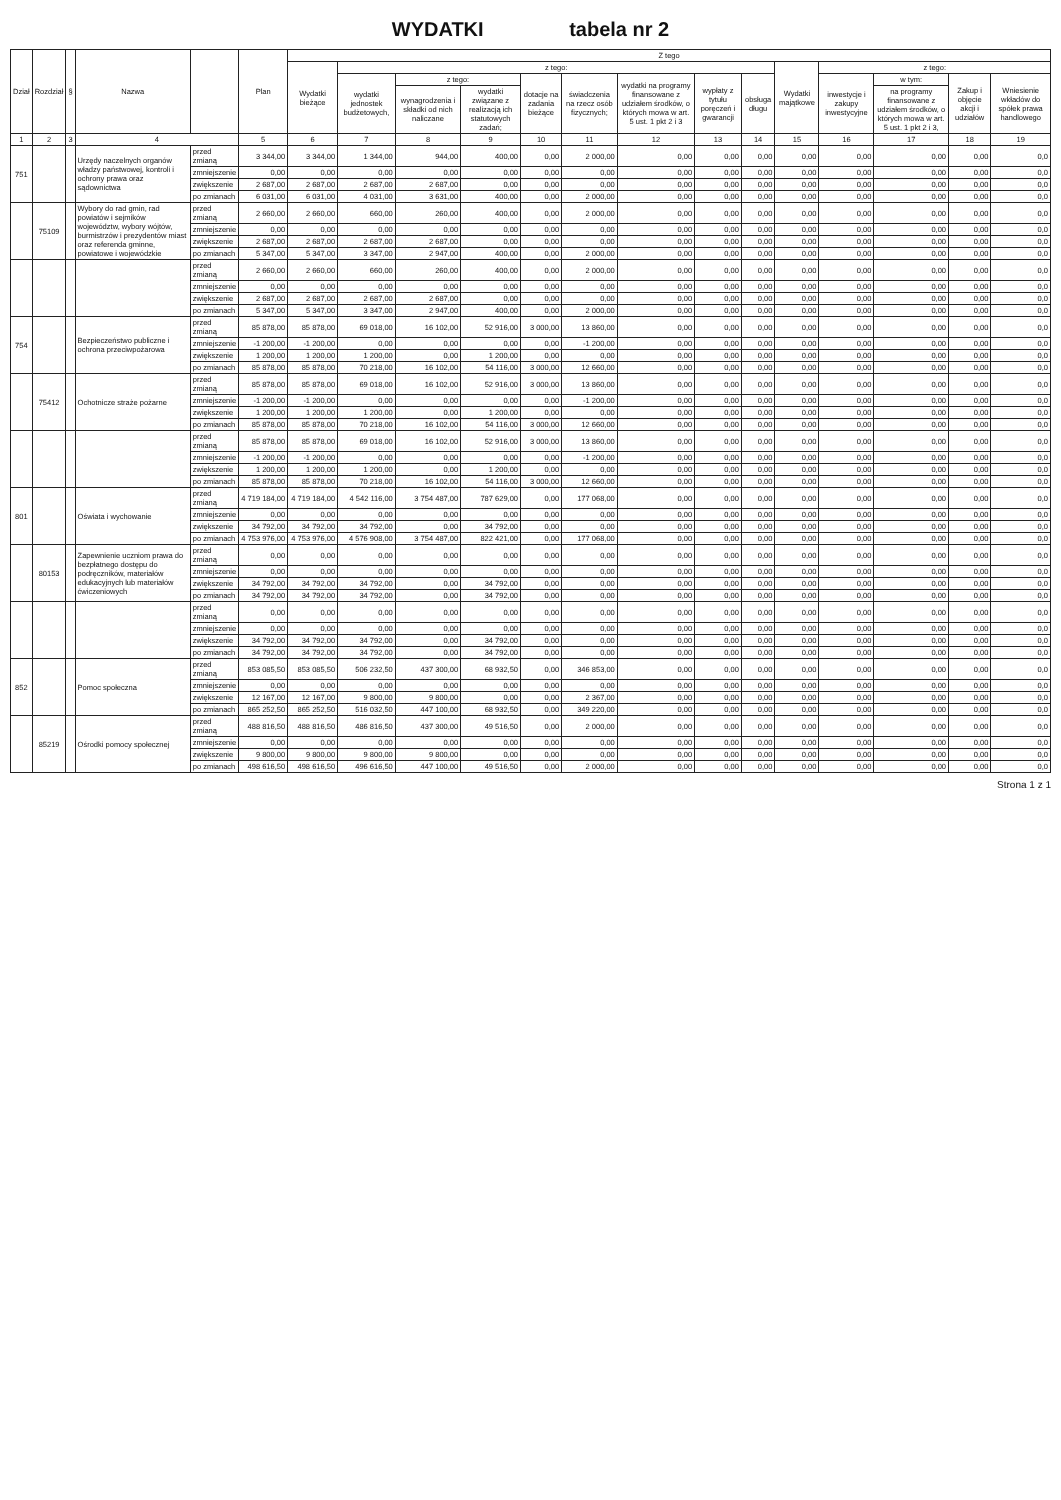WYDATKI tabela nr 2
| Dział | Rozdział | § | Nazwa | | Plan | Z tego | | | | | | | | | | | | | |
| --- | --- | --- | --- | --- | --- | --- | --- | --- | --- | --- | --- | --- | --- | --- | --- | --- | --- | --- | --- |
| | | | | | | Wydatki bieżące | z tego: | | | | | | | | Wydatki majątkowe | z tego: | | | |
| | | | | | | | wydatki jednostek budżetowych, | z tego: | | dotacje na zadania bieżące | świadczenia na rzecz osób fizycznych; | wydatki na programy finansowane z udziałem środków, o których mowa w art. 5 ust. 1 pkt 2 i 3 | wypłaty z tytułu poręczeń i gwarancji | obsługa długu | | inwestycje i zakupy inwestycyjne | w tym: | Zakup i objęcie akcji i udziałów | Wniesienie wkładów do spółek prawa handlowego |
| | | | | | | | | wynagrodzenia i składki od nich naliczane | wydatki związane z realizacją ich statutowych zadań; | | | | | | | | na programy finansowane z udziałem środków, o których mowa w art. 5 ust. 1 pkt 2 i 3, | | |
| 1 | 2 | 3 | 4 | | 5 | 6 | 7 | 8 | 9 | 10 | 11 | 12 | 13 | 14 | 15 | 16 | 17 | 18 | 19 |
| 751 | | | Urzędy naczelnych organów władzy państwowej, kontroli i ochrony prawa oraz sądownictwa | przed zmianą | 3 344,00 | 3 344,00 | 1 344,00 | 944,00 | 400,00 | 0,00 | 2 000,00 | 0,00 | 0,00 | 0,00 | 0,00 | 0,00 | 0,00 | 0,00 | 0,0 |
| | | | | zmniejszenie | 0,00 | 0,00 | 0,00 | 0,00 | 0,00 | 0,00 | 0,00 | 0,00 | 0,00 | 0,00 | 0,00 | 0,00 | 0,00 | 0,00 | 0,0 |
| | | | | zwiększenie | 2 687,00 | 2 687,00 | 2 687,00 | 2 687,00 | 0,00 | 0,00 | 0,00 | 0,00 | 0,00 | 0,00 | 0,00 | 0,00 | 0,00 | 0,00 | 0,0 |
| | | | | po zmianach | 6 031,00 | 6 031,00 | 4 031,00 | 3 631,00 | 400,00 | 0,00 | 2 000,00 | 0,00 | 0,00 | 0,00 | 0,00 | 0,00 | 0,00 | 0,00 | 0,0 |
| | 75109 | | Wybory do rad gmin, rad powiatów i sejmików województw, wybory wójtów, burmistrzów i prezydentów miast oraz referenda gminne, powiatowe i wojewódzkie | przed zmianą | 2 660,00 | 2 660,00 | 660,00 | 260,00 | 400,00 | 0,00 | 2 000,00 | 0,00 | 0,00 | 0,00 | 0,00 | 0,00 | 0,00 | 0,00 | 0,0 |
| | | | | zmniejszenie | 0,00 | 0,00 | 0,00 | 0,00 | 0,00 | 0,00 | 0,00 | 0,00 | 0,00 | 0,00 | 0,00 | 0,00 | 0,00 | 0,00 | 0,0 |
| | | | | zwiększenie | 2 687,00 | 2 687,00 | 2 687,00 | 2 687,00 | 0,00 | 0,00 | 0,00 | 0,00 | 0,00 | 0,00 | 0,00 | 0,00 | 0,00 | 0,00 | 0,0 |
| | | | | po zmianach | 5 347,00 | 5 347,00 | 3 347,00 | 2 947,00 | 400,00 | 0,00 | 2 000,00 | 0,00 | 0,00 | 0,00 | 0,00 | 0,00 | 0,00 | 0,00 | 0,0 |
| | | | | przed zmianą | 2 660,00 | 2 660,00 | 660,00 | 260,00 | 400,00 | 0,00 | 2 000,00 | 0,00 | 0,00 | 0,00 | 0,00 | 0,00 | 0,00 | 0,00 | 0,0 |
| | | | | zmniejszenie | 0,00 | 0,00 | 0,00 | 0,00 | 0,00 | 0,00 | 0,00 | 0,00 | 0,00 | 0,00 | 0,00 | 0,00 | 0,00 | 0,00 | 0,0 |
| | | | | zwiększenie | 2 687,00 | 2 687,00 | 2 687,00 | 2 687,00 | 0,00 | 0,00 | 0,00 | 0,00 | 0,00 | 0,00 | 0,00 | 0,00 | 0,00 | 0,00 | 0,0 |
| | | | | po zmianach | 5 347,00 | 5 347,00 | 3 347,00 | 2 947,00 | 400,00 | 0,00 | 2 000,00 | 0,00 | 0,00 | 0,00 | 0,00 | 0,00 | 0,00 | 0,00 | 0,0 |
| 754 | | | Bezpieczeństwo publiczne i ochrona przeciwpożarowa | przed zmianą | 85 878,00 | 85 878,00 | 69 018,00 | 16 102,00 | 52 916,00 | 3 000,00 | 13 860,00 | 0,00 | 0,00 | 0,00 | 0,00 | 0,00 | 0,00 | 0,00 | 0,0 |
| | | | | zmniejszenie | -1 200,00 | -1 200,00 | 0,00 | 0,00 | 0,00 | 0,00 | -1 200,00 | 0,00 | 0,00 | 0,00 | 0,00 | 0,00 | 0,00 | 0,00 | 0,0 |
| | | | | zwiększenie | 1 200,00 | 1 200,00 | 1 200,00 | 0,00 | 1 200,00 | 0,00 | 0,00 | 0,00 | 0,00 | 0,00 | 0,00 | 0,00 | 0,00 | 0,00 | 0,0 |
| | | | | po zmianach | 85 878,00 | 85 878,00 | 70 218,00 | 16 102,00 | 54 116,00 | 3 000,00 | 12 660,00 | 0,00 | 0,00 | 0,00 | 0,00 | 0,00 | 0,00 | 0,00 | 0,0 |
| | 75412 | | Ochotnicze straże pożarne | przed zmianą | 85 878,00 | 85 878,00 | 69 018,00 | 16 102,00 | 52 916,00 | 3 000,00 | 13 860,00 | 0,00 | 0,00 | 0,00 | 0,00 | 0,00 | 0,00 | 0,00 | 0,0 |
| | | | | zmniejszenie | -1 200,00 | -1 200,00 | 0,00 | 0,00 | 0,00 | 0,00 | -1 200,00 | 0,00 | 0,00 | 0,00 | 0,00 | 0,00 | 0,00 | 0,00 | 0,0 |
| | | | | zwiększenie | 1 200,00 | 1 200,00 | 1 200,00 | 0,00 | 1 200,00 | 0,00 | 0,00 | 0,00 | 0,00 | 0,00 | 0,00 | 0,00 | 0,00 | 0,00 | 0,0 |
| | | | | po zmianach | 85 878,00 | 85 878,00 | 70 218,00 | 16 102,00 | 54 116,00 | 3 000,00 | 12 660,00 | 0,00 | 0,00 | 0,00 | 0,00 | 0,00 | 0,00 | 0,00 | 0,0 |
| | | | | przed zmianą | 85 878,00 | 85 878,00 | 69 018,00 | 16 102,00 | 52 916,00 | 3 000,00 | 13 860,00 | 0,00 | 0,00 | 0,00 | 0,00 | 0,00 | 0,00 | 0,00 | 0,0 |
| | | | | zmniejszenie | -1 200,00 | -1 200,00 | 0,00 | 0,00 | 0,00 | 0,00 | -1 200,00 | 0,00 | 0,00 | 0,00 | 0,00 | 0,00 | 0,00 | 0,00 | 0,0 |
| | | | | zwiększenie | 1 200,00 | 1 200,00 | 1 200,00 | 0,00 | 1 200,00 | 0,00 | 0,00 | 0,00 | 0,00 | 0,00 | 0,00 | 0,00 | 0,00 | 0,00 | 0,0 |
| | | | | po zmianach | 85 878,00 | 85 878,00 | 70 218,00 | 16 102,00 | 54 116,00 | 3 000,00 | 12 660,00 | 0,00 | 0,00 | 0,00 | 0,00 | 0,00 | 0,00 | 0,00 | 0,0 |
| 801 | | | Oświata i wychowanie | przed zmianą | 4 719 184,00 | 4 719 184,00 | 4 542 116,00 | 3 754 487,00 | 787 629,00 | 0,00 | 177 068,00 | 0,00 | 0,00 | 0,00 | 0,00 | 0,00 | 0,00 | 0,00 | 0,0 |
| | | | | zmniejszenie | 0,00 | 0,00 | 0,00 | 0,00 | 0,00 | 0,00 | 0,00 | 0,00 | 0,00 | 0,00 | 0,00 | 0,00 | 0,00 | 0,00 | 0,0 |
| | | | | zwiększenie | 34 792,00 | 34 792,00 | 34 792,00 | 0,00 | 34 792,00 | 0,00 | 0,00 | 0,00 | 0,00 | 0,00 | 0,00 | 0,00 | 0,00 | 0,00 | 0,0 |
| | | | | po zmianach | 4 753 976,00 | 4 753 976,00 | 4 576 908,00 | 3 754 487,00 | 822 421,00 | 0,00 | 177 068,00 | 0,00 | 0,00 | 0,00 | 0,00 | 0,00 | 0,00 | 0,00 | 0,0 |
| | 80153 | | Zapewnienie uczniom prawa do bezpłatnego dostępu do podręczników, materiałów edukacyjnych lub materiałów ćwiczeniowych | przed zmianą | 0,00 | 0,00 | 0,00 | 0,00 | 0,00 | 0,00 | 0,00 | 0,00 | 0,00 | 0,00 | 0,00 | 0,00 | 0,00 | 0,00 | 0,0 |
| | | | | zmniejszenie | 0,00 | 0,00 | 0,00 | 0,00 | 0,00 | 0,00 | 0,00 | 0,00 | 0,00 | 0,00 | 0,00 | 0,00 | 0,00 | 0,00 | 0,0 |
| | | | | zwiększenie | 34 792,00 | 34 792,00 | 34 792,00 | 0,00 | 34 792,00 | 0,00 | 0,00 | 0,00 | 0,00 | 0,00 | 0,00 | 0,00 | 0,00 | 0,00 | 0,0 |
| | | | | po zmianach | 34 792,00 | 34 792,00 | 34 792,00 | 0,00 | 34 792,00 | 0,00 | 0,00 | 0,00 | 0,00 | 0,00 | 0,00 | 0,00 | 0,00 | 0,00 | 0,0 |
| | | | | przed zmianą | 0,00 | 0,00 | 0,00 | 0,00 | 0,00 | 0,00 | 0,00 | 0,00 | 0,00 | 0,00 | 0,00 | 0,00 | 0,00 | 0,00 | 0,0 |
| | | | | zmniejszenie | 0,00 | 0,00 | 0,00 | 0,00 | 0,00 | 0,00 | 0,00 | 0,00 | 0,00 | 0,00 | 0,00 | 0,00 | 0,00 | 0,00 | 0,0 |
| | | | | zwiększenie | 34 792,00 | 34 792,00 | 34 792,00 | 0,00 | 34 792,00 | 0,00 | 0,00 | 0,00 | 0,00 | 0,00 | 0,00 | 0,00 | 0,00 | 0,00 | 0,0 |
| | | | | po zmianach | 34 792,00 | 34 792,00 | 34 792,00 | 0,00 | 34 792,00 | 0,00 | 0,00 | 0,00 | 0,00 | 0,00 | 0,00 | 0,00 | 0,00 | 0,00 | 0,0 |
| 852 | | | Pomoc społeczna | przed zmianą | 853 085,50 | 853 085,50 | 506 232,50 | 437 300,00 | 68 932,50 | 0,00 | 346 853,00 | 0,00 | 0,00 | 0,00 | 0,00 | 0,00 | 0,00 | 0,00 | 0,0 |
| | | | | zmniejszenie | 0,00 | 0,00 | 0,00 | 0,00 | 0,00 | 0,00 | 0,00 | 0,00 | 0,00 | 0,00 | 0,00 | 0,00 | 0,00 | 0,00 | 0,0 |
| | | | | zwiększenie | 12 167,00 | 12 167,00 | 9 800,00 | 9 800,00 | 0,00 | 0,00 | 2 367,00 | 0,00 | 0,00 | 0,00 | 0,00 | 0,00 | 0,00 | 0,00 | 0,0 |
| | | | | po zmianach | 865 252,50 | 865 252,50 | 516 032,50 | 447 100,00 | 68 932,50 | 0,00 | 349 220,00 | 0,00 | 0,00 | 0,00 | 0,00 | 0,00 | 0,00 | 0,00 | 0,0 |
| | 85219 | | Ośrodki pomocy społecznej | przed zmianą | 488 816,50 | 488 816,50 | 486 816,50 | 437 300,00 | 49 516,50 | 0,00 | 2 000,00 | 0,00 | 0,00 | 0,00 | 0,00 | 0,00 | 0,00 | 0,00 | 0,0 |
| | | | | zmniejszenie | 0,00 | 0,00 | 0,00 | 0,00 | 0,00 | 0,00 | 0,00 | 0,00 | 0,00 | 0,00 | 0,00 | 0,00 | 0,00 | 0,00 | 0,0 |
| | | | | zwiększenie | 9 800,00 | 9 800,00 | 9 800,00 | 9 800,00 | 0,00 | 0,00 | 0,00 | 0,00 | 0,00 | 0,00 | 0,00 | 0,00 | 0,00 | 0,00 | 0,0 |
| | | | | po zmianach | 498 616,50 | 498 616,50 | 496 616,50 | 447 100,00 | 49 516,50 | 0,00 | 2 000,00 | 0,00 | 0,00 | 0,00 | 0,00 | 0,00 | 0,00 | 0,00 | 0,0 |
Strona 1 z 1